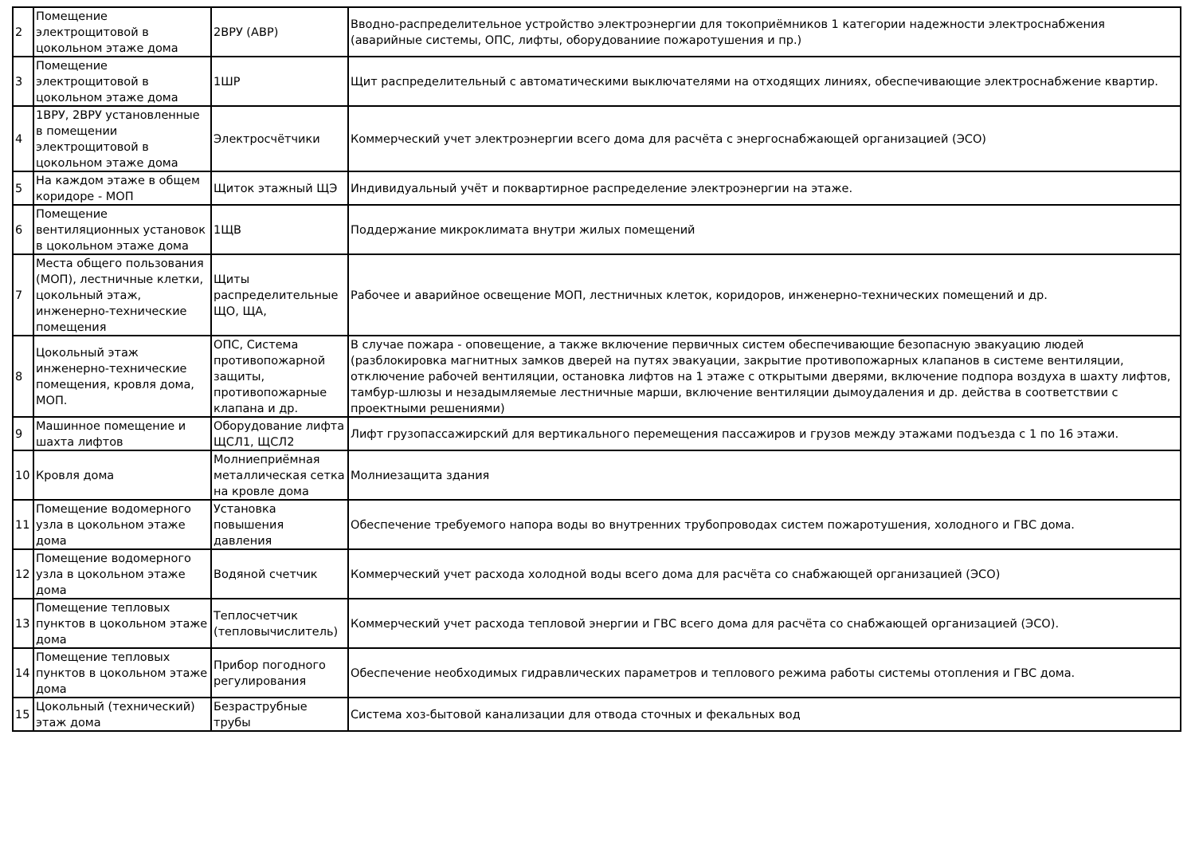| 2 | Помещение электрощитовой в цокольном этаже дома | 2ВРУ (АВР) | Вводно-распределительное устройство электроэнергии для токоприёмников 1 категории надежности электроснабжения (аварийные системы, ОПС, лифты, оборудованиие пожаротушения и пр.) |
| 3 | Помещение электрощитовой в цокольном этаже дома | 1ШР | Щит распределительный с автоматическими выключателями на отходящих линиях, обеспечивающие электроснабжение квартир. |
| 4 | 1ВРУ, 2ВРУ установленные в помещении электрощитовой в цокольном этаже дома | Электросчётчики | Коммерческий учет электроэнергии всего дома для расчёта с энергоснабжающей организацией (ЭСО) |
| 5 | На каждом этаже в общем коридоре - МОП | Щиток этажный ЩЭ | Индивидуальный учёт и поквартирное распределение электроэнергии на этаже. |
| 6 | Помещение вентиляционных установок в цокольном этаже дома | 1ЩВ | Поддержание микроклимата внутри жилых помещений |
| 7 | Места общего пользования (МОП), лестничные клетки, цокольный этаж, инженерно-технические помещения | Щиты распределительные ЩО, ЩА, | Рабочее и аварийное освещение МОП, лестничных клеток, коридоров, инженерно-технических помещений и др. |
| 8 | Цокольный этаж инженерно-технические помещения, кровля дома, МОП. | ОПС, Система противопожарной защиты, противопожарные клапана и др. | В случае пожара - оповещение, а также включение первичных систем обеспечивающие безопасную эвакуацию людей (разблокировка магнитных замков дверей на путях эвакуации, закрытие противопожарных клапанов в системе вентиляции, отключение рабочей вентиляции, остановка лифтов на 1 этаже с открытыми дверями, включение подпора воздуха в шахту лифтов, тамбур-шлюзы и незадымляемые лестничные марши, включение вентиляции дымоудаления и др. действа в соответствии с проектными решениями) |
| 9 | Машинное помещение и шахта лифтов | Оборудование лифта ЩСЛ1, ЩСЛ2 | Лифт грузопассажирский для вертикального перемещения пассажиров и грузов между этажами подъезда с 1 по 16 этажи. |
| 10 | Кровля дома | Молниеприёмная металлическая сетка на кровле дома | Молниезащита здания |
| 11 | Помещение водомерного узла в цокольном этаже дома | Установка повышения давления | Обеспечение требуемого напора воды во внутренних трубопроводах систем пожаротушения, холодного и ГВС дома. |
| 12 | Помещение водомерного узла в цокольном этаже дома | Водяной счетчик | Коммерческий учет расхода холодной воды всего дома для расчёта со снабжающей организацией (ЭСО) |
| 13 | Помещение тепловых пунктов в цокольном этаже дома | Теплосчетчик (тепловычислитель) | Коммерческий учет расхода тепловой энергии и ГВС всего дома для расчёта со снабжающей организацией (ЭСО). |
| 14 | Помещение тепловых пунктов в цокольном этаже дома | Прибор погодного регулирования | Обеспечение необходимых гидравлических параметров и теплового режима работы системы отопления и ГВС дома. |
| 15 | Цокольный (технический) этаж дома | Безраструбные трубы | Система хоз-бытовой канализации для отвода сточных и фекальных вод |